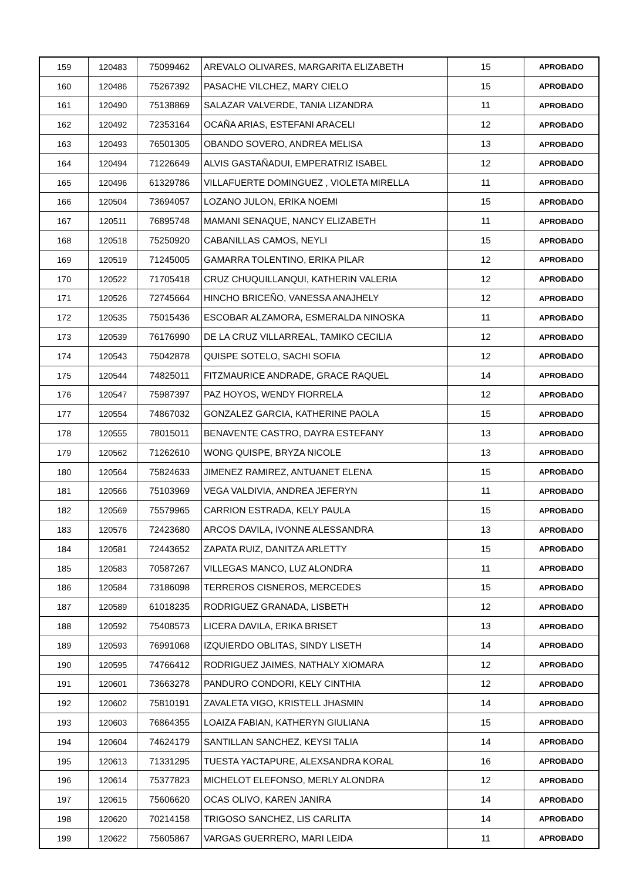| 159 | 120483 | 75099462 | AREVALO OLIVARES, MARGARITA ELIZABETH | 15 | APROBADO |
| 160 | 120486 | 75267392 | PASACHE VILCHEZ, MARY CIELO | 15 | APROBADO |
| 161 | 120490 | 75138869 | SALAZAR VALVERDE, TANIA LIZANDRA | 11 | APROBADO |
| 162 | 120492 | 72353164 | OCAÑA ARIAS, ESTEFANI ARACELI | 12 | APROBADO |
| 163 | 120493 | 76501305 | OBANDO SOVERO, ANDREA MELISA | 13 | APROBADO |
| 164 | 120494 | 71226649 | ALVIS GASTAÑADUI, EMPERATRIZ ISABEL | 12 | APROBADO |
| 165 | 120496 | 61329786 | VILLAFUERTE DOMINGUEZ , VIOLETA MIRELLA | 11 | APROBADO |
| 166 | 120504 | 73694057 | LOZANO JULON, ERIKA NOEMI | 15 | APROBADO |
| 167 | 120511 | 76895748 | MAMANI SENAQUE, NANCY ELIZABETH | 11 | APROBADO |
| 168 | 120518 | 75250920 | CABANILLAS CAMOS, NEYLI | 15 | APROBADO |
| 169 | 120519 | 71245005 | GAMARRA TOLENTINO, ERIKA PILAR | 12 | APROBADO |
| 170 | 120522 | 71705418 | CRUZ CHUQUILLANQUI, KATHERIN VALERIA | 12 | APROBADO |
| 171 | 120526 | 72745664 | HINCHO BRICEÑO, VANESSA ANAJHELY | 12 | APROBADO |
| 172 | 120535 | 75015436 | ESCOBAR ALZAMORA, ESMERALDA NINOSKA | 11 | APROBADO |
| 173 | 120539 | 76176990 | DE LA CRUZ VILLARREAL, TAMIKO CECILIA | 12 | APROBADO |
| 174 | 120543 | 75042878 | QUISPE SOTELO, SACHI SOFIA | 12 | APROBADO |
| 175 | 120544 | 74825011 | FITZMAURICE ANDRADE, GRACE RAQUEL | 14 | APROBADO |
| 176 | 120547 | 75987397 | PAZ HOYOS, WENDY FIORRELA | 12 | APROBADO |
| 177 | 120554 | 74867032 | GONZALEZ GARCIA, KATHERINE PAOLA | 15 | APROBADO |
| 178 | 120555 | 78015011 | BENAVENTE CASTRO, DAYRA ESTEFANY | 13 | APROBADO |
| 179 | 120562 | 71262610 | WONG QUISPE, BRYZA NICOLE | 13 | APROBADO |
| 180 | 120564 | 75824633 | JIMENEZ RAMIREZ, ANTUANET ELENA | 15 | APROBADO |
| 181 | 120566 | 75103969 | VEGA VALDIVIA, ANDREA JEFERYN | 11 | APROBADO |
| 182 | 120569 | 75579965 | CARRION ESTRADA, KELY PAULA | 15 | APROBADO |
| 183 | 120576 | 72423680 | ARCOS DAVILA, IVONNE ALESSANDRA | 13 | APROBADO |
| 184 | 120581 | 72443652 | ZAPATA RUIZ, DANITZA ARLETTY | 15 | APROBADO |
| 185 | 120583 | 70587267 | VILLEGAS MANCO, LUZ ALONDRA | 11 | APROBADO |
| 186 | 120584 | 73186098 | TERREROS CISNEROS, MERCEDES | 15 | APROBADO |
| 187 | 120589 | 61018235 | RODRIGUEZ GRANADA, LISBETH | 12 | APROBADO |
| 188 | 120592 | 75408573 | LICERA DAVILA, ERIKA BRISET | 13 | APROBADO |
| 189 | 120593 | 76991068 | IZQUIERDO OBLITAS, SINDY LISETH | 14 | APROBADO |
| 190 | 120595 | 74766412 | RODRIGUEZ JAIMES, NATHALY XIOMARA | 12 | APROBADO |
| 191 | 120601 | 73663278 | PANDURO CONDORI, KELY CINTHIA | 12 | APROBADO |
| 192 | 120602 | 75810191 | ZAVALETA VIGO, KRISTELL JHASMIN | 14 | APROBADO |
| 193 | 120603 | 76864355 | LOAIZA FABIAN, KATHERYN GIULIANA | 15 | APROBADO |
| 194 | 120604 | 74624179 | SANTILLAN SANCHEZ, KEYSI TALIA | 14 | APROBADO |
| 195 | 120613 | 71331295 | TUESTA YACTAPURE, ALEXSANDRA KORAL | 16 | APROBADO |
| 196 | 120614 | 75377823 | MICHELOT ELEFONSO, MERLY ALONDRA | 12 | APROBADO |
| 197 | 120615 | 75606620 | OCAS OLIVO, KAREN JANIRA | 14 | APROBADO |
| 198 | 120620 | 70214158 | TRIGOSO SANCHEZ, LIS CARLITA | 14 | APROBADO |
| 199 | 120622 | 75605867 | VARGAS GUERRERO, MARI LEIDA | 11 | APROBADO |